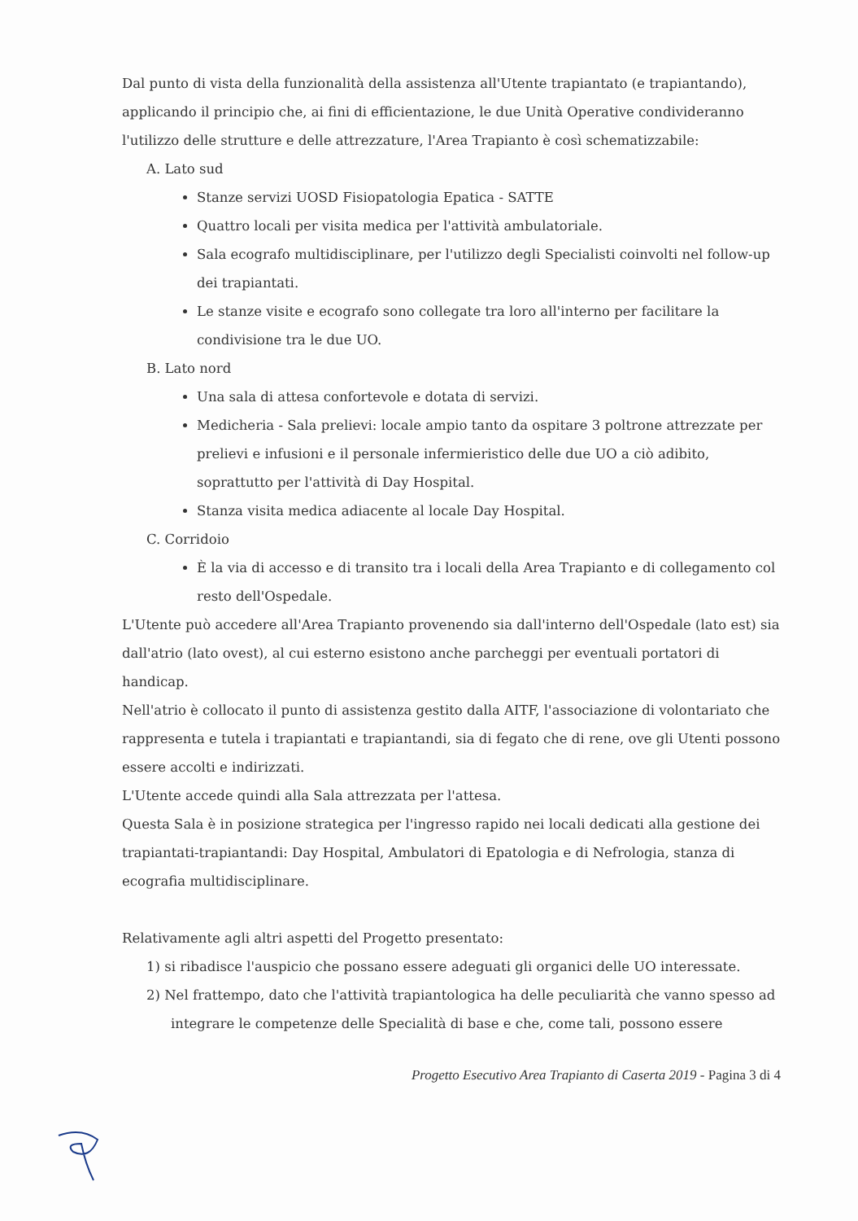Dal punto di vista della funzionalità della assistenza all'Utente trapiantato (e trapiantando), applicando il principio che, ai fini di efficientazione, le due Unità Operative condivideranno l'utilizzo delle strutture e delle attrezzature, l'Area Trapianto è così schematizzabile:
A. Lato sud
Stanze servizi UOSD Fisiopatologia Epatica - SATTE
Quattro locali per visita medica per l'attività ambulatoriale.
Sala ecografo multidisciplinare, per l'utilizzo degli Specialisti coinvolti nel follow-up dei trapiantati.
Le stanze visite e ecografo sono collegate tra loro all'interno per facilitare la condivisione tra le due UO.
B. Lato nord
Una sala di attesa confortevole e dotata di servizi.
Medicheria - Sala prelievi: locale ampio tanto da ospitare 3 poltrone attrezzate per prelievi e infusioni e il personale infermieristico delle due UO a ciò adibito, soprattutto per l'attività di Day Hospital.
Stanza visita medica adiacente al locale Day Hospital.
C. Corridoio
È la via di accesso e di transito tra i locali della Area Trapianto e di collegamento col resto dell'Ospedale.
L'Utente può accedere all'Area Trapianto provenendo sia dall'interno dell'Ospedale (lato est) sia dall'atrio (lato ovest), al cui esterno esistono anche parcheggi per eventuali portatori di handicap.
Nell'atrio è collocato il punto di assistenza gestito dalla AITF, l'associazione di volontariato che rappresenta e tutela i trapiantati e trapiantandi, sia di fegato che di rene, ove gli Utenti possono essere accolti e indirizzati.
L'Utente accede quindi alla Sala attrezzata per l'attesa.
Questa Sala è in posizione strategica per l'ingresso rapido nei locali dedicati alla gestione dei trapiantati-trapiantandi: Day Hospital, Ambulatori di Epatologia e di Nefrologia, stanza di ecografia multidisciplinare.
Relativamente agli altri aspetti del Progetto presentato:
1) si ribadisce l'auspicio che possano essere adeguati gli organici delle UO interessate.
2) Nel frattempo, dato che l'attività trapiantologica ha delle peculiarità che vanno spesso ad integrare le competenze delle Specialità di base e che, come tali, possono essere
Progetto Esecutivo Area Trapianto di Caserta 2019 - Pagina 3 di 4